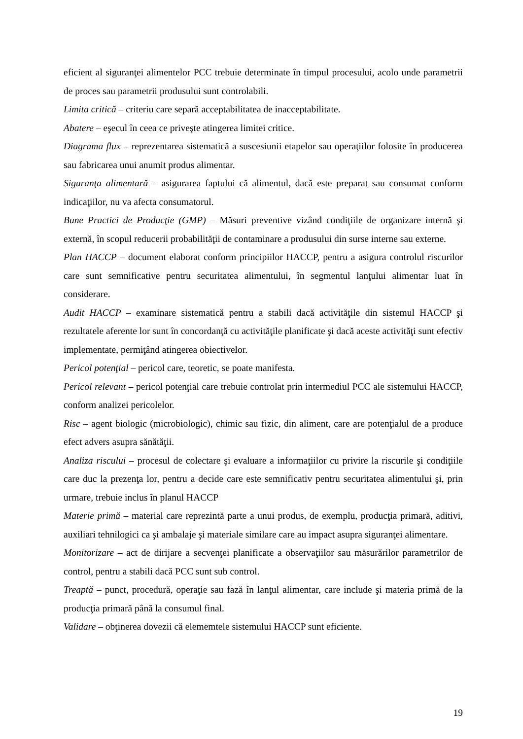eficient al siguranţei alimentelor PCC trebuie determinate în timpul procesului, acolo unde parametrii de proces sau parametrii produsului sunt controlabili.
Limita critică – criteriu care separă acceptabilitatea de inacceptabilitate.
Abatere – eşecul în ceea ce priveşte atingerea limitei critice.
Diagrama flux – reprezentarea sistematică a suscesiunii etapelor sau operaţiilor folosite în producerea sau fabricarea unui anumit produs alimentar.
Siguranţa alimentară – asigurarea faptului că alimentul, dacă este preparat sau consumat conform indicaţiilor, nu va afecta consumatorul.
Bune Practici de Producţie (GMP) – Măsuri preventive vizând condiţiile de organizare internă şi externă, în scopul reducerii probabilităţii de contaminare a produsului din surse interne sau externe.
Plan HACCP – document elaborat conform principiilor HACCP, pentru a asigura controlul riscurilor care sunt semnificative pentru securitatea alimentului, în segmentul lanţului alimentar luat în considerare.
Audit HACCP – examinare sistematică pentru a stabili dacă activităţile din sistemul HACCP şi rezultatele aferente lor sunt în concordanţă cu activităţile planificate şi dacă aceste activităţi sunt efectiv implementate, permiţând atingerea obiectivelor.
Pericol potenţial – pericol care, teoretic, se poate manifesta.
Pericol relevant – pericol potenţial care trebuie controlat prin intermediul PCC ale sistemului HACCP, conform analizei pericolelor.
Risc – agent biologic (microbiologic), chimic sau fizic, din aliment, care are potenţialul de a produce efect advers asupra sănătăţii.
Analiza riscului – procesul de colectare şi evaluare a informaţiilor cu privire la riscurile şi condiţiile care duc la prezenţa lor, pentru a decide care este semnificativ pentru securitatea alimentului şi, prin urmare, trebuie inclus în planul HACCP
Materie primă – material care reprezintă parte a unui produs, de exemplu, producţia primară, aditivi, auxiliari tehnilogici ca şi ambalaje şi materiale similare care au impact asupra siguranţei alimentare.
Monitorizare – act de dirijare a secvenţei planificate a observaţiilor sau măsurărilor parametrilor de control, pentru a stabili dacă PCC sunt sub control.
Treaptă – punct, procedură, operaţie sau fază în lanţul alimentar, care include şi materia primă de la producţia primară până la consumul final.
Validare – obţinerea dovezii că elememtele sistemului HACCP sunt eficiente.
19